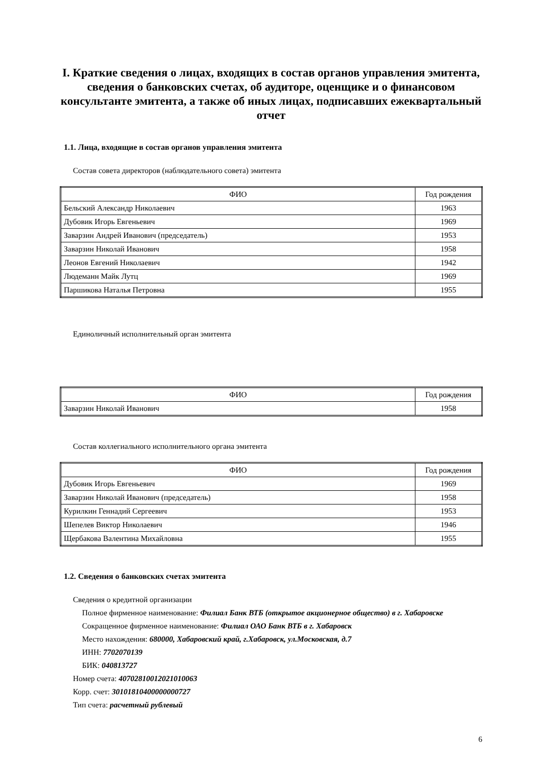I. Краткие сведения о лицах, входящих в состав органов управления эмитента, сведения о банковских счетах, об аудиторе, оценщике и о финансовом консультанте эмитента, а также об иных лицах, подписавших ежеквартальный отчет
1.1. Лица, входящие в состав органов управления эмитента
Состав совета директоров (наблюдательного совета) эмитента
| ФИО | Год рождения |
| --- | --- |
| Бельский Александр Николаевич | 1963 |
| Дубовик Игорь Евгеньевич | 1969 |
| Заварзин Андрей Иванович (председатель) | 1953 |
| Заварзин Николай Иванович | 1958 |
| Леонов Евгений Николаевич | 1942 |
| Людеманн Майк Лутц | 1969 |
| Паршикова Наталья Петровна | 1955 |
Единоличный исполнительный орган эмитента
| ФИО | Год рождения |
| --- | --- |
| Заварзин Николай Иванович | 1958 |
Состав коллегиального исполнительного органа эмитента
| ФИО | Год рождения |
| --- | --- |
| Дубовик Игорь Евгеньевич | 1969 |
| Заварзин Николай Иванович (председатель) | 1958 |
| Курилкин Геннадий Сергеевич | 1953 |
| Шепелев Виктор Николаевич | 1946 |
| Щербакова Валентина Михайловна | 1955 |
1.2. Сведения о банковских счетах эмитента
Сведения о кредитной организации
Полное фирменное наименование: Филиал Банк ВТБ (открытое акционерное общество) в г. Хабаровске
Сокращенное фирменное наименование: Филиал ОАО Банк ВТБ в г. Хабаровск
Место нахождения: 680000, Хабаровский край, г.Хабаровск, ул.Московская, д.7
ИНН: 7702070139
БИК: 040813727
Номер счета: 40702810012021010063
Корр. счет: 30101810400000000727
Тип счета: расчетный рублевый
6